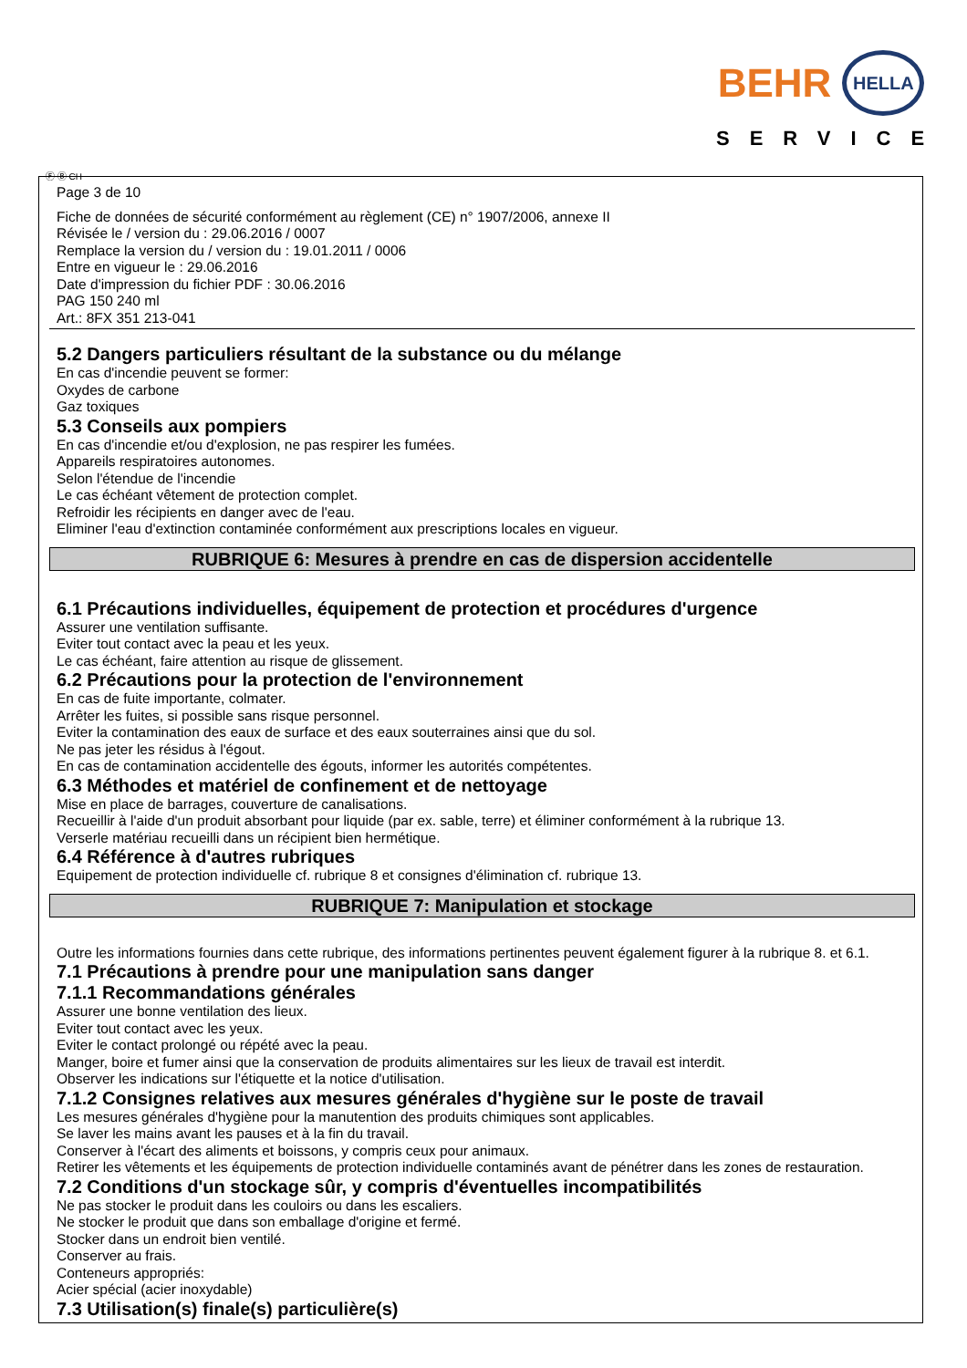BEHR HELLA
SERVICE
Ⓕ Ⓑ CH
Page 3 de 10
Fiche de données de sécurité conformément au règlement (CE) n° 1907/2006, annexe II
Révisée le / version du : 29.06.2016 / 0007
Remplace la version du / version du : 19.01.2011 / 0006
Entre en vigueur le : 29.06.2016
Date d'impression du fichier PDF : 30.06.2016
PAG 150 240 ml
Art.: 8FX 351 213-041
5.2 Dangers particuliers résultant de la substance ou du mélange
En cas d'incendie peuvent se former:
Oxydes de carbone
Gaz toxiques
5.3 Conseils aux pompiers
En cas d'incendie et/ou d'explosion, ne pas respirer les fumées.
Appareils respiratoires autonomes.
Selon l'étendue de l'incendie
Le cas échéant vêtement de protection complet.
Refroidir les récipients en danger avec de l'eau.
Eliminer l'eau d'extinction contaminée conformément aux prescriptions locales en vigueur.
RUBRIQUE 6: Mesures à prendre en cas de dispersion accidentelle
6.1 Précautions individuelles, équipement de protection et procédures d'urgence
Assurer une ventilation suffisante.
Eviter tout contact avec la peau et les yeux.
Le cas échéant, faire attention au risque de glissement.
6.2 Précautions pour la protection de l'environnement
En cas de fuite importante, colmater.
Arrêter les fuites, si possible sans risque personnel.
Eviter la contamination des eaux de surface et des eaux souterraines ainsi que du sol.
Ne pas jeter les résidus à l'égout.
En cas de contamination accidentelle des égouts, informer les autorités compétentes.
6.3 Méthodes et matériel de confinement et de nettoyage
Mise en place de barrages, couverture de canalisations.
Recueillir à l'aide d'un produit absorbant pour liquide (par ex. sable, terre) et éliminer conformément à la rubrique 13.
Verserle matériau recueilli dans un récipient bien hermétique.
6.4 Référence à d'autres rubriques
Equipement de protection individuelle cf. rubrique 8 et consignes d'élimination cf. rubrique 13.
RUBRIQUE 7: Manipulation et stockage
Outre les informations fournies dans cette rubrique, des informations pertinentes peuvent également figurer à la rubrique 8. et 6.1.
7.1 Précautions à prendre pour une manipulation sans danger
7.1.1 Recommandations générales
Assurer une bonne ventilation des lieux.
Eviter tout contact avec les yeux.
Eviter le contact prolongé ou répété avec la peau.
Manger, boire et fumer ainsi que la conservation de produits alimentaires sur les lieux de travail est interdit.
Observer les indications sur l'étiquette et la notice d'utilisation.
7.1.2 Consignes relatives aux mesures générales d'hygiène sur le poste de travail
Les mesures générales d'hygiène pour la manutention des produits chimiques sont applicables.
Se laver les mains avant les pauses et à la fin du travail.
Conserver à l'écart des aliments et boissons, y compris ceux pour animaux.
Retirer les vêtements et les équipements de protection individuelle contaminés avant de pénétrer dans les zones de restauration.
7.2 Conditions d'un stockage sûr, y compris d'éventuelles incompatibilités
Ne pas stocker le produit dans les couloirs ou dans les escaliers.
Ne stocker le produit que dans son emballage d'origine et fermé.
Stocker dans un endroit bien ventilé.
Conserver au frais.
Conteneurs appropriés:
Acier spécial (acier inoxydable)
7.3 Utilisation(s) finale(s) particulière(s)